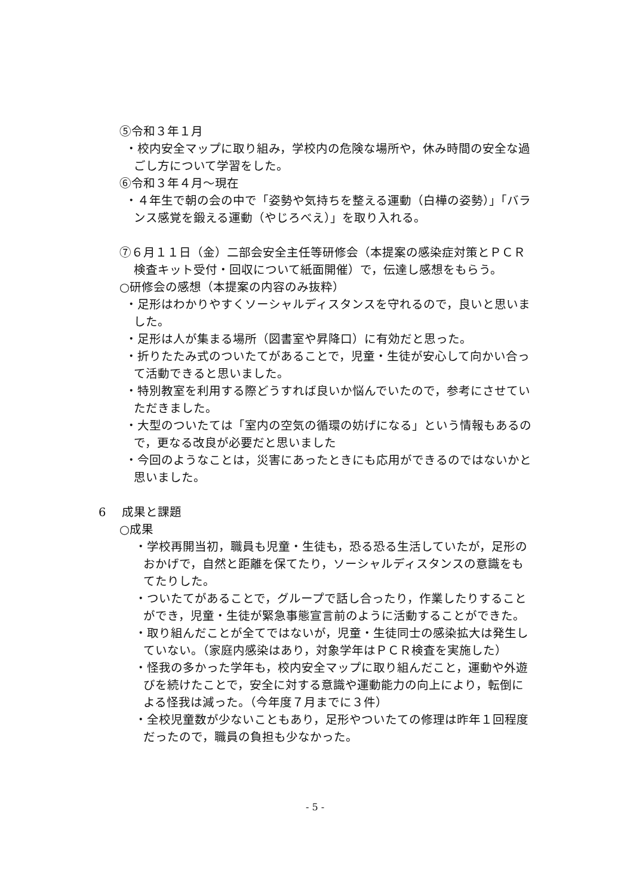⑤令和３年１月
・校内安全マップに取り組み，学校内の危険な場所や，休み時間の安全な過ごし方について学習をした。
⑥令和３年４月～現在
・４年生で朝の会の中で「姿勢や気持ちを整える運動（白樺の姿勢）」「バランス感覚を鍛える運動（やじろべえ）」を取り入れる。
⑦６月１１日（金）二部会安全主任等研修会（本提案の感染症対策とＰＣＲ検査キット受付・回収について紙面開催）で，伝達し感想をもらう。
○研修会の感想（本提案の内容のみ抜粋）
・足形はわかりやすくソーシャルディスタンスを守れるので，良いと思いました。
・足形は人が集まる場所（図書室や昇降口）に有効だと思った。
・折りたたみ式のついたてがあることで，児童・生徒が安心して向かい合って活動できると思いました。
・特別教室を利用する際どうすれば良いか悩んでいたので，参考にさせていただきました。
・大型のついたては「室内の空気の循環の妨げになる」という情報もあるので，更なる改良が必要だと思いました
・今回のようなことは，災害にあったときにも応用ができるのではないかと思いました。
6　 成果と課題
○成果
・学校再開当初，職員も児童・生徒も，恐る恐る生活していたが，足形のおかげで，自然と距離を保てたり，ソーシャルディスタンスの意識をもてたりした。
・ついたてがあることで，グループで話し合ったり，作業したりすることができ，児童・生徒が緊急事態宣言前のように活動することができた。
・取り組んだことが全てではないが，児童・生徒同士の感染拡大は発生していない。（家庭内感染はあり，対象学年はＰＣＲ検査を実施した）
・怪我の多かった学年も，校内安全マップに取り組んだこと，運動や外遊びを続けたことで，安全に対する意識や運動能力の向上により，転倒による怪我は減った。（今年度７月までに３件）
・全校児童数が少ないこともあり，足形やついたての修理は昨年１回程度だったので，職員の負担も少なかった。
- 5 -